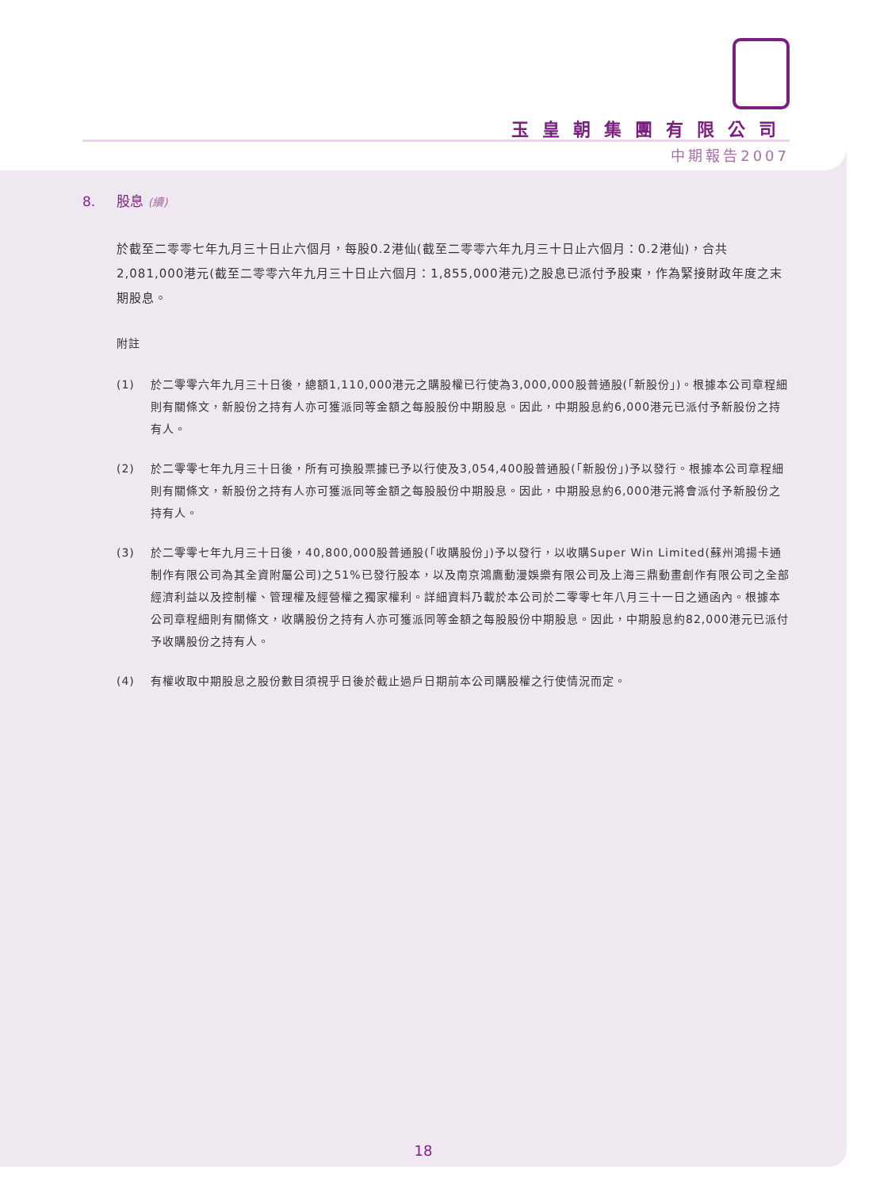玉皇朝集團有限公司
中期報告2007
8. 股息 (續)
於截至二零零七年九月三十日止六個月，每股0.2港仙(截至二零零六年九月三十日止六個月：0.2港仙)，合共2,081,000港元(截至二零零六年九月三十日止六個月：1,855,000港元)之股息已派付予股東，作為緊接財政年度之末期股息。
附註
(1) 於二零零六年九月三十日後，總額1,110,000港元之購股權已行使為3,000,000股普通股(「新股份」)。根據本公司章程細則有關條文，新股份之持有人亦可獲派同等金額之每股股份中期股息。因此，中期股息約6,000港元已派付予新股份之持有人。
(2) 於二零零七年九月三十日後，所有可換股票據已予以行使及3,054,400股普通股(「新股份」)予以發行。根據本公司章程細則有關條文，新股份之持有人亦可獲派同等金額之每股股份中期股息。因此，中期股息約6,000港元將會派付予新股份之持有人。
(3) 於二零零七年九月三十日後，40,800,000股普通股(「收購股份」)予以發行，以收購Super Win Limited(蘇州鴻揚卡通制作有限公司為其全資附屬公司)之51%已發行股本，以及南京鴻鷹動漫娛樂有限公司及上海三鼎動畫創作有限公司之全部經濟利益以及控制權、管理權及經營權之獨家權利。詳細資料乃載於本公司於二零零七年八月三十一日之通函內。根據本公司章程細則有關條文，收購股份之持有人亦可獲派同等金額之每股股份中期股息。因此，中期股息約82,000港元已派付予收購股份之持有人。
(4) 有權收取中期股息之股份數目須視乎日後於截止過戶日期前本公司購股權之行使情況而定。
18